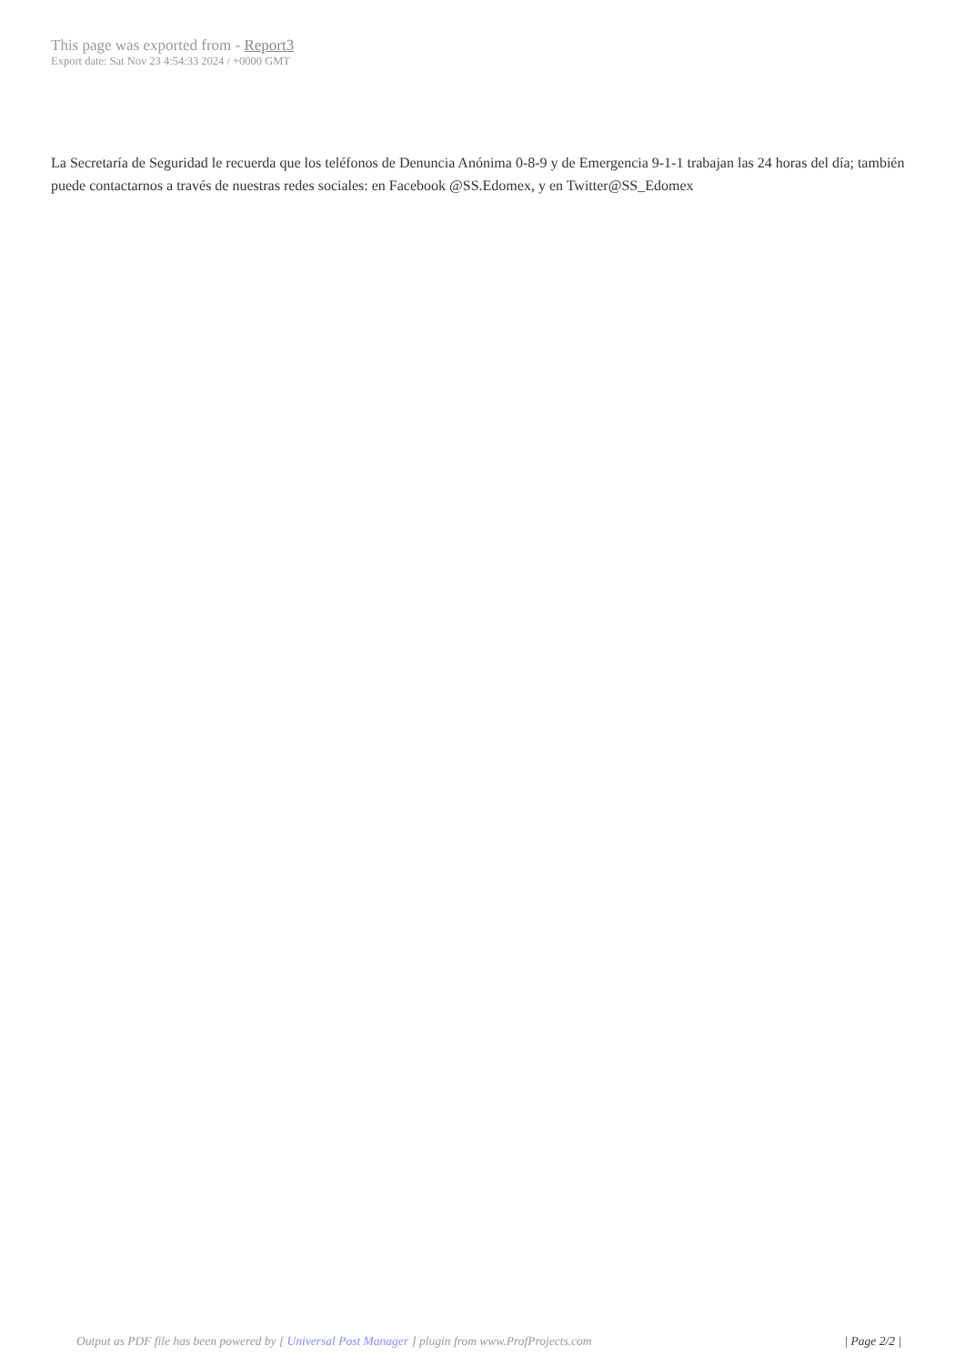This page was exported from - Report3
Export date: Sat Nov 23 4:54:33 2024 / +0000 GMT
La Secretaría de Seguridad le recuerda que los teléfonos de Denuncia Anónima 0-8-9 y de Emergencia 9-1-1 trabajan las 24 horas del día; también puede contactarnos a través de nuestras redes sociales: en Facebook @SS.Edomex, y en Twitter@SS_Edomex
Output as PDF file has been powered by [ Universal Post Manager ] plugin from www.ProfProjects.com | Page 2/2 |